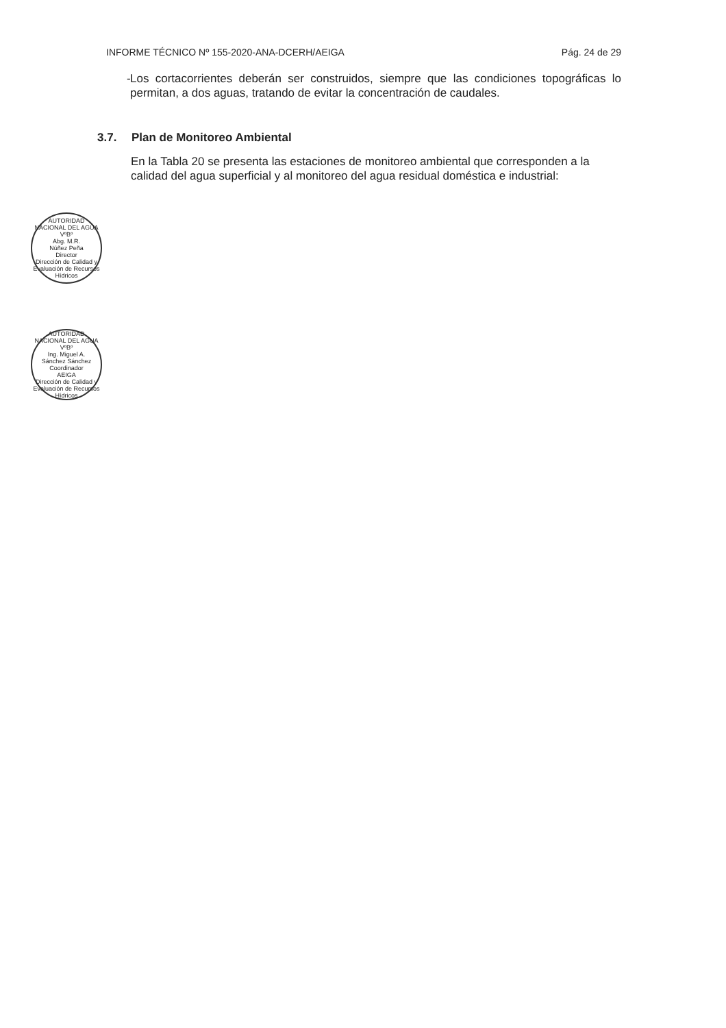INFORME TÉCNICO Nº 155-2020-ANA-DCERH/AEIGA Pág. 24 de 29
- Los cortacorrientes deberán ser construidos, siempre que las condiciones topográficas lo permitan, a dos aguas, tratando de evitar la concentración de caudales.
3.7. Plan de Monitoreo Ambiental
En la Tabla 20 se presenta las estaciones de monitoreo ambiental que corresponden a la calidad del agua superficial y al monitoreo del agua residual doméstica e industrial:
AUTORIDAD NACIONAL DEL AGUA
VºBº
Abg. M.R.
Núñez Peña
Director
Dirección de Calidad y Evaluación de Recursos Hídricos
AUTORIDAD NACIONAL DEL AGUA
VºBº
Ing. Miguel A.
Sánchez Sánchez
Coordinador
AEIGA
Dirección de Calidad y Evaluación de Recursos Hídricos